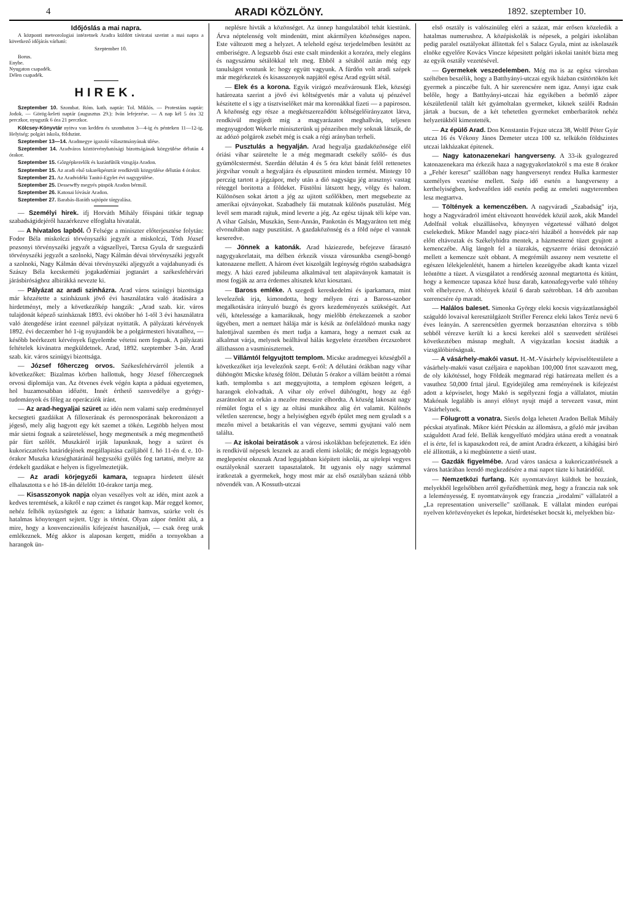4 ARADI KÖZLÖNY. 1892. szeptember 10.
Időjóslás a mai napra.
A központi meteorologiai intézetnek Aradra küldött táviratai szerint a mai napra a következő időjárás várható:
Szeptember 10.
Borus.
Enyhe.
Nyugaton csapadék.
Délen csapadék.
HIREK.
Szeptember 10. Szombat. Róm. kath. naptár: Tol. Miklós. — Protestáns naptár: Jodok. — Görög-keleti naptár (augusztus 29.): Iván lefejezése. — A nap kél 5 óra 32 perczkor, nyugszik 6 óra 21 perczkor.
Kölcsey-Könyvtár nyitva van kedden és szombaton 3—4-ig és pénteken 11—12-ig. Helyiség: polgári iskola, földszint.
Szeptember 13—14. Aradmegye igazoló választmányának ülése.
Szeptember 14. Aradváros köztörvényhatósági bizottságának közgyülése délután 4 órakor.
Szeptember 15. Gőzgépkezelők és kazánfűtők vizsgája Aradon.
Szeptember 15. Az aradi első takarékpénztár rendkivüli közgyülése délután 4 órakor.
Szeptember 21. Az Aradvidéki Tanitó-Egylet évi nagygyülése.
Szeptember 25. Dessewffy megyés püspök Aradon bérmál.
Szeptember 26. Katonai lóvásár Aradon.
Szeptember 27. Barabás-Baráth sajtópör tárgyalása.
— Személyi hirek. ifj Horváth Mihály főispáni titkár tegnap szabadságidejéről hazaérkezve elfoglalta hivatalát.
— A hivatalos lapból. Ő Felsége a miniszter előterjesztése folytán: Fodor Béla miskolczi törvényszéki jegyzőt a miskolczi, Tóth József pozsonyi törvényszéki jegyzőt a vágszellyei, Tarcsa Gyula dr szegszárdi törvényszéki jegyzőt a szolnoki, Nagy Kálmán dévai törvényszéki jegyzőt a szolnoki, Nagy Kálmán dévai törvényszéki aljegyzőt a vajdahunyadi és Szászy Béla kecskeméti jogakadémiai jogtanárt a székesfehérvári járásbirósághoz albirákká nevezte ki.
— Pályázat az aradi szinházra. Arad város szinügyi bizottsága már közzétette a szinházunk jövő évi használatára való átadására a hirdetményt, mely a következőkép hangzik: „Arad szab. kir. város tulajdonát képező szinháznak 1893. évi október hó 1-től 3 évi használatra való átengedése iránt ezennel pályázat nyittatik. A pályázati kérvények 1892. évi deczember hó 1-ig nyujtandók be a polgármesteri hivatalhoz, — később beérkezett kérvények figyelembe vétetni nem fognak. A pályázati feltételek kivánatra megküldetnek. Arad, 1892. szeptember 3-án. Arad szab. kir. város szinügyi bizottsága.
— József főherczeg orvos. Székesfehérvárról jelentik a következőket: Bizalmas körben hallottuk, hogy József főherczegnek orvosi diplomája van. Az ötvenes évek végén kapta a páduai egyetemen, hol huzamosabban időzött. Innét érthető szenvedélye a gyógy-tudományok és főleg az operácziók iránt.
— Az arad-hegyaljai szüret az idén nem valami szép eredménnyel kecsegteti gazdáikat A filloxerának és peronosporának bekoronázott a jégeső, mely alig hagyott egy két szemet a tökén. Legtöbb helyen most már sietni fognak a szüreteléssel, hogy megmentsék a még megmenthető pár fürt szőlőt. Muszkáról irják lapunknak, hogy a szüret és kukoriczatörés határidejének megállapitása czéljából f. hó 11-én d. e. 10-órakor Muszka községhatáránál hegyszéki gyülés fog tartatni, melyre az érdekelt gazdákat e helyen is figyelmeztetjük.
— Az aradi körjegyzői kamara, tegnapra hirdetett ülését elhalasztotta s e hó 18-án délelőtt 10-órakor tartja meg.
— Kisasszonyok napja olyan veszélyes volt az idén, mint azok a kedves teremtések, a kikről e nap czimet és rangot kap. Már reggel komor, nehéz felhők nyüzsögtek az égen: a láthatár hamvas, szürke volt és hatalmas könytengert sejtett. Ugy is történt. Olyan zápor ömlött alá, a mire, hogy a konvenczionális kifejezést használjuk, — csak öreg urak emlékeznek. Még akkor is alaposan kergett, midőn a tornyokban a harangok ün-
neplésre hivták a közönséget. Az ünnep hangulatából tehát kiestünk. Árva néptelenség volt mindenütt, mint akármilyen közönséges napon. Este változott meg a helyzet. A telehold egész terjedelmében lesütött az emberiségre. A legszebb őszi este csalt mindenkit a korzóra, mely elegáns és nagyszámu sétálókkal telt meg. Ebből a sétából aztán még egy tanulságot vontunk le: hogy együtt vagyunk. A fürdőn volt aradi szépek már megérkeztek és kisasszonyok napjától egész Arad együtt sétál.
— Elek és a korona. Egyik virágzó mezővárosunk Elek, községi határozata szerint a jövő évi költségvetés már a valuta uj pénzével készitette el s igy a tisztviselőket már ma koronákkal fizeti — a papiroson. A közönség egy része a megkétszereződött költségelőirányzatot látva, rendkivül megijedt mig a magyarázatot meghallván, teljesen megnyugodott Wekerle miniszterünk uj pénzeiben mely soknak látszik, de az adózó polgárok zsebét még is csak a régi arányban terheli.
— Pusztulás a hegyalján. Arad hegyalja gazdaközönsége elől óriási vihar szüretelte le a még megmaradt csekély szőlő- és dus gyümölcstermést. Szerdán délután 4 és 5 óra közt bánát felől rettenetes jérgvihar vonult a hegyaljára és elpusztitott minden termést. Mintegy 10 perczig tartott a jégzápor, mely után a dió nagyságu jég arasztnyi vastag réteggel boritotta a földeket. Füstölni látszott hegy, völgy és halom. Különösen sokat ártott a jég az ujitott szőlőkben, mert megsebezte az amerikai ojtványokat. Szabadhely fái mutatnak különös pusztulást. Még levél sem maradt rajtuk, mind leverte a jég. Az egész tájnak téli képe van. A vihar Galsán, Muszkán, Sent-Annán, Pankotán és Magyaráton tett még elvonultában nagy pusztitást. A gazdaközönség és a föld népe el vannak keseredve.
— Jönnek a katonák. Arad háziezrede, befejezve fárasztó nagygyakorlatait, ma délben érkezik vissza városunkba csengő-bongó katonazene mellett. A három évet kiszolgált legénység rögtön szabadságra megy. A házi ezred jubileuma alkalmával tett alapitványok kamatait is most fogják az arra érdemes altisztek közt kiosztani.
— Baross emléke. A szegedi kereskedelmi és iparkamara, mint levelezőnk irja, kimondotta, hogy mélyen érzi a Baross-szobor megalkotására irányuló buzgó és gyors kezdeményezés szükségét. Azt véli, kötelessége a kamaráknak, hogy mielőbb értekezzenek a szobor ügyében, mert a nemzet hálája már is késik az önfeláldozó munka nagy halottjával szemben és mert tudja a kamara, hogy a nemzet csak az alkalmat várja, melynek beálltával hálás kegyelete érzetében érczszobrot állithasson a vasminiszternek.
— Villámtól felgyujtott templom. Micske aradmegyei községből a következőket irja levelezőnk szept. 6-ról: A délutáni órákban nagy vihar dühöngött Micske község fölött. Délután 5 órakor a villám beütött a római kath. templomba s azt meggyujtotta, a templom egészen leégett, a harangok elolvadtak. A vihar oly erővel dühöngött, hogy az égő zsarátnokot az orkán a mezőre messzire elhordta. A község lakosait nagy rémület fogta el s igy az oltási munkához alig ért valamit. Különös véletlen szerencse, hogy a helyiségben egyéb épület meg nem gyuladt s a mezőn mivel a betakaritás el van végezve, semmi gyujtani való nem találta.
— Az iskolai beiratások a városi iskolákban befejeztettek. Ez idén is rendkivül népesek lesznek az aradi elemi iskolák; de mégis legnagyobb meglepetést okoznak Arad legujabban kiépitett iskolái, az ujtelepi vegyes osztályoknál szerzett tapasztalatok. Itt ugyanis oly nagy számmal iratkoztak a gyermekek, hogy most már az első osztályban százná több növendék van. A Kossuth-utczai
első osztály is valószinüleg eléri a százat, már erősen közeledik a hatalmas numerushoz. A középiskolák is népesek, a polgári iskolában pedig paralel osztályokat állitottak fel s Salacz Gyula, mint az iskolaszék elnöke egyelőre Kovács Vincze képesitett polgári iskolai tanitót bizta meg az egyik osztály vezetésével.
— Gyermekek veszedelemben. Még ma is az egész városban széltében beszélik, hogy a Batthyányi-utczai egyik házban csütörtökön két gyermek a pinczébe fult. A hir szerencsére nem igaz. Annyi igaz csak belőle, hogy a Batthyányi-utczai ház egyikében a beömlő zápor készületlenül talált két gyámoltalan gyermeket, kiknek szülői Radnán jártak a bucsun, de a két tehetetlen gyermeket emberbarátok nehéz helyzetükből kimentették.
— Az épülő Arad. Don Konstantin Fejsze utcza 38, Wolff Péter Gyár utcza 16 és Vékony János Demeter utcza 100 sz. telkükön földszintes utczai lakházakat épitenek.
— Nagy katonazenekari hangverseny. A 33-ik gyalogezred katonazenekara ma érkezik haza a nagygyakorlatokról s ma este 8 órakor a „Fehér kereszt" szállóban nagy hangversenyt rendez Hulka karmester személyes vezetése mellett. Szép idő esetén a hangverseny a kerthelyiségben, kedvezőtlen idő esetén pedig az emeleti nagyteremben lesz megtartva.
— Töltények a kemenczében. A nagyváradi „Szabadság" irja, hogy a Nagyváradról imént eltávozott honvédek közül azok, akik Mandel Adolfnál voltak elszállásolva, könynyen végzetessé válható dolgot cselekedtek. Mikor Mandel nagy piacz-téri házából a honvédek pár nap előtt eltávoztak és Székelyhidra mentek, a házmesterné tüzet gyujtott a kemenczébe. Alig lángolt fel a tüzrakás, egyszerre óriási detonáczió mellett a kemencze szét obbant. A megrémült asszony nem vesztette el egészen lélekjelenlétét, hanem a hirtelen kezeügyébe akadt kanta vizzel leöntötte a tüzet. A vizsgálatot a rendőrség azonnal megtartotta és kitünt, hogy a kemencze tapasza közé husz darab, katonafegyverbe való töltény volt elhelyezve. A töltények közül 6 darab szétrobban. 14 drb azonban szerencsére ép maradt.
— Halálos baleset. Simonka György eleki kocsis vigyázatlanságból száguldó lovaival keresztülgázolt Strifler Ferencz eleki lakos Teréz nevü 6 éves leányán. A szerencsétlen gyermek borzasztóan eltorzitva s több sebből vérezve került ki a kocsi kerekei alól s szenvedett sérülései következtében másnap meghalt. A vigyázatlan kocsist átadták a vizsgálóbiróságnak.
— A vásárhely-makói vasut. H.-M.-Vásárhely képviselőtestülete a vásárhely-makói vasut czéljaira e napokban 100,000 frtot szavazott meg, de oly kikötéssel, hogy Földeák megmarad régi határozata mellett és a vasuthoz 50,000 frttal járul. Egyidejüleg ama reményének is kifejezést adott a képviselet, hogy Makó is segélyezni fogja a vállalatot, miután Makónak legalább is annyi előnyt nyujt majd a tervezett vasut, mint Vásárhelynek.
— Fölugrott a vonatra. Sietős dolga lehetett Aradon Bellak Mihály pécskai atyafinak. Mikor kiért Pécskán az állomásra, a gőzló már javában száguldott Arad felé. Bellák kengyelfutó módjára utána eredt a vonatnak el is érte, fel is kapaszkodott reá, de amint Aradra érkezett, a kihágási biró elé állitották, a ki megbüntette a siető utast.
— Gazdák figyelmébe. Arad város tanácsa a kukoriczatörésnek a város határában leendő megkezdésére a mai napot tüzte ki határidőül.
— Nemzetközi furfang. Két nyomtatványt küldtek be hozzánk, melyekből legelsőbben arról győződhettünk meg, hogy a franczia nak sok a leleményesség. E nyomtatványok egy franczia „irodalmi" vállalatról a „La representation universelle" szóllanak. E vállalat minden európai nyelven körözvényeket és lepokat, hirdetéseket bocsát ki, melyekben biz-